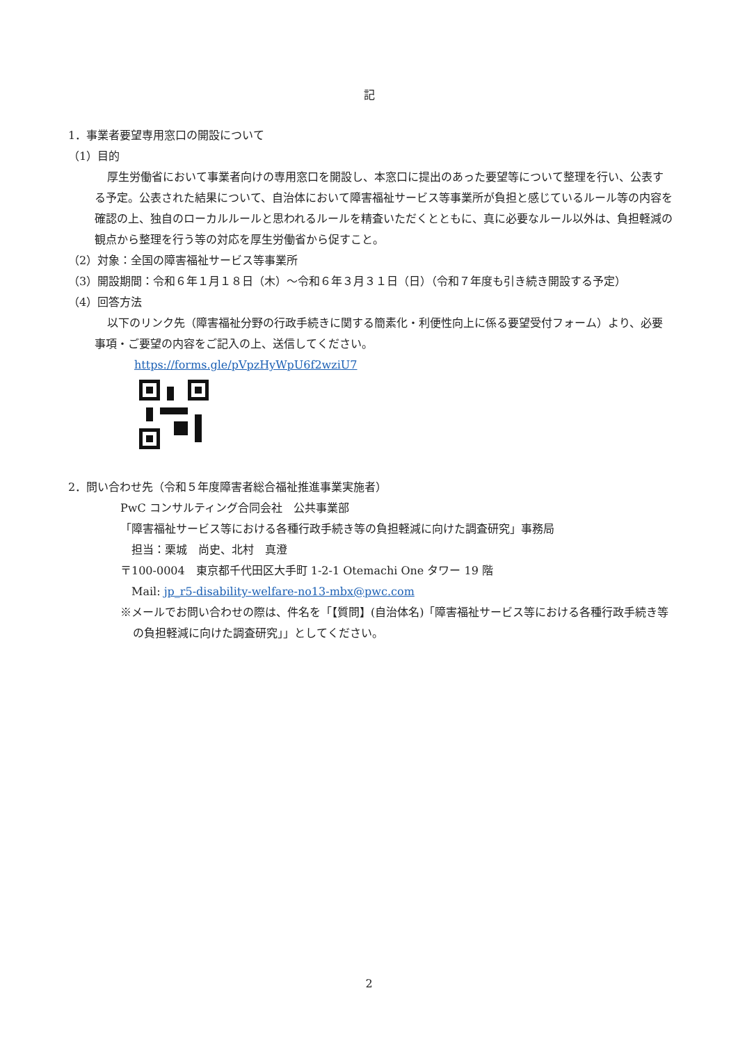記
1．事業者要望専用窓口の開設について
（1）目的
厚生労働省において事業者向けの専用窓口を開設し、本窓口に提出のあった要望等について整理を行い、公表する予定。公表された結果について、自治体において障害福祉サービス等事業所が負担と感じているルール等の内容を確認の上、独自のローカルルールと思われるルールを精査いただくとともに、真に必要なルール以外は、負担軽減の観点から整理を行う等の対応を厚生労働省から促すこと。
（2）対象：全国の障害福祉サービス等事業所
（3）開設期間：令和６年１月１８日（木）～令和６年３月３１日（日）（令和７年度も引き続き開設する予定）
（4）回答方法
以下のリンク先（障害福祉分野の行政手続きに関する簡素化・利便性向上に係る要望受付フォーム）より、必要事項・ご要望の内容をご記入の上、送信してください。
https://forms.gle/pVpzHyWpU6f2wziU7
2．問い合わせ先（令和５年度障害者総合福祉推進事業実施者）
PwC コンサルティング合同会社　公共事業部
「障害福祉サービス等における各種行政手続き等の負担軽減に向けた調査研究」事務局
　担当：栗城　尚史、北村　真澄
〒100-0004　東京都千代田区大手町 1-2-1 Otemachi One タワー 19 階
　Mail: jp_r5-disability-welfare-no13-mbx@pwc.com
※メールでお問い合わせの際は、件名を「【質問】(自治体名)「障害福祉サービス等における各種行政手続き等の負担軽減に向けた調査研究」」としてください。
2